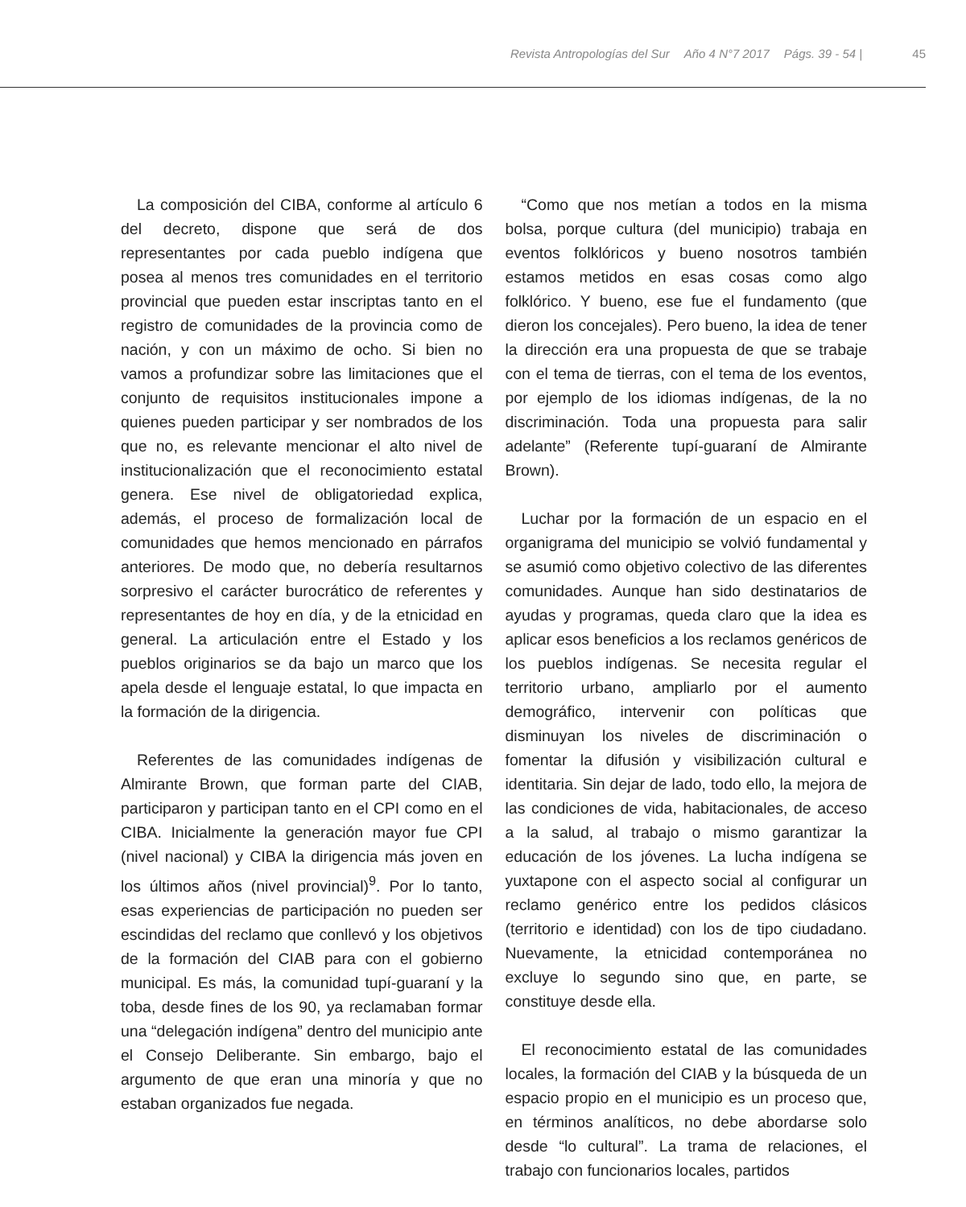Revista Antropologías del Sur Año 4 N°7 2017 Págs. 39 - 54 | 45
La composición del CIBA, conforme al artículo 6 del decreto, dispone que será de dos representantes por cada pueblo indígena que posea al menos tres comunidades en el territorio provincial que pueden estar inscriptas tanto en el registro de comunidades de la provincia como de nación, y con un máximo de ocho. Si bien no vamos a profundizar sobre las limitaciones que el conjunto de requisitos institucionales impone a quienes pueden participar y ser nombrados de los que no, es relevante mencionar el alto nivel de institucionalización que el reconocimiento estatal genera. Ese nivel de obligatoriedad explica, además, el proceso de formalización local de comunidades que hemos mencionado en párrafos anteriores. De modo que, no debería resultarnos sorpresivo el carácter burocrático de referentes y representantes de hoy en día, y de la etnicidad en general. La articulación entre el Estado y los pueblos originarios se da bajo un marco que los apela desde el lenguaje estatal, lo que impacta en la formación de la dirigencia.
Referentes de las comunidades indígenas de Almirante Brown, que forman parte del CIAB, participaron y participan tanto en el CPI como en el CIBA. Inicialmente la generación mayor fue CPI (nivel nacional) y CIBA la dirigencia más joven en los últimos años (nivel provincial)<sup>9</sup>. Por lo tanto, esas experiencias de participación no pueden ser escindidas del reclamo que conllevó y los objetivos de la formación del CIAB para con el gobierno municipal. Es más, la comunidad tupí-guaraní y la toba, desde fines de los 90, ya reclamaban formar una “delegación indígena” dentro del municipio ante el Consejo Deliberante. Sin embargo, bajo el argumento de que eran una minoría y que no estaban organizados fue negada.
“Como que nos metían a todos en la misma bolsa, porque cultura (del municipio) trabaja en eventos folklóricos y bueno nosotros también estamos metidos en esas cosas como algo folklórico. Y bueno, ese fue el fundamento (que dieron los concejales). Pero bueno, la idea de tener la dirección era una propuesta de que se trabaje con el tema de tierras, con el tema de los eventos, por ejemplo de los idiomas indígenas, de la no discriminación. Toda una propuesta para salir adelante” (Referente tupí-guaraní de Almirante Brown).
Luchar por la formación de un espacio en el organigrama del municipio se volvió fundamental y se asumió como objetivo colectivo de las diferentes comunidades. Aunque han sido destinatarios de ayudas y programas, queda claro que la idea es aplicar esos beneficios a los reclamos genéricos de los pueblos indígenas. Se necesita regular el territorio urbano, ampliarlo por el aumento demográfico, intervenir con políticas que disminuyan los niveles de discriminación o fomentar la difusión y visibilización cultural e identitaria. Sin dejar de lado, todo ello, la mejora de las condiciones de vida, habitacionales, de acceso a la salud, al trabajo o mismo garantizar la educación de los jóvenes. La lucha indígena se yuxtapone con el aspecto social al configurar un reclamo genérico entre los pedidos clásicos (territorio e identidad) con los de tipo ciudadano. Nuevamente, la etnicidad contemporánea no excluye lo segundo sino que, en parte, se constituye desde ella.
El reconocimiento estatal de las comunidades locales, la formación del CIAB y la búsqueda de un espacio propio en el municipio es un proceso que, en términos analíticos, no debe abordarse solo desde “lo cultural”. La trama de relaciones, el trabajo con funcionarios locales, partidos